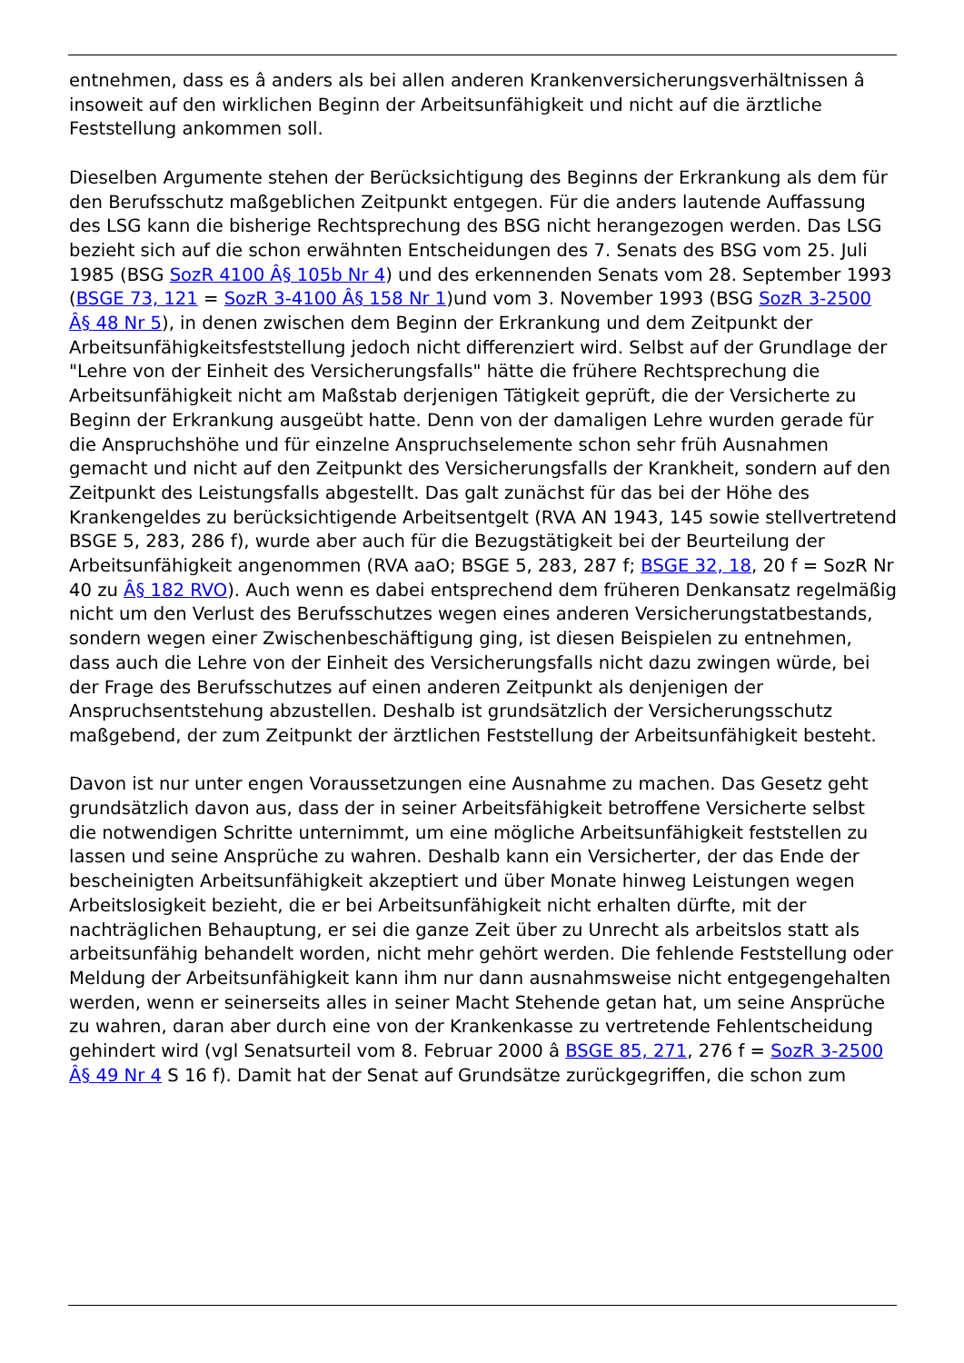entnehmen, dass es â anders als bei allen anderen Krankenversicherungsverhältnissen â insoweit auf den wirklichen Beginn der Arbeitsunfähigkeit und nicht auf die ärztliche Feststellung ankommen soll.
Dieselben Argumente stehen der Berücksichtigung des Beginns der Erkrankung als dem für den Berufsschutz maßgeblichen Zeitpunkt entgegen. Für die anders lautende Auffassung des LSG kann die bisherige Rechtsprechung des BSG nicht herangezogen werden. Das LSG bezieht sich auf die schon erwähnten Entscheidungen des 7. Senats des BSG vom 25. Juli 1985 (BSG SozR 4100 Â§ 105b Nr 4) und des erkennenden Senats vom 28. September 1993 (BSGE 73, 121 = SozR 3-4100 Â§ 158 Nr 1)und vom 3. November 1993 (BSG SozR 3-2500 Â§ 48 Nr 5), in denen zwischen dem Beginn der Erkrankung und dem Zeitpunkt der Arbeitsunfähigkeitsfeststellung jedoch nicht differenziert wird. Selbst auf der Grundlage der "Lehre von der Einheit des Versicherungsfalls" hätte die frühere Rechtsprechung die Arbeitsunfähigkeit nicht am Maßstab derjenigen Tätigkeit geprüft, die der Versicherte zu Beginn der Erkrankung ausgeübt hatte. Denn von der damaligen Lehre wurden gerade für die Anspruchshöhe und für einzelne Anspruchselemente schon sehr früh Ausnahmen gemacht und nicht auf den Zeitpunkt des Versicherungsfalls der Krankheit, sondern auf den Zeitpunkt des Leistungsfalls abgestellt. Das galt zunächst für das bei der Höhe des Krankengeldes zu berücksichtigende Arbeitsentgelt (RVA AN 1943, 145 sowie stellvertretend BSGE 5, 283, 286 f), wurde aber auch für die Bezugstätigkeit bei der Beurteilung der Arbeitsunfähigkeit angenommen (RVA aaO; BSGE 5, 283, 287 f; BSGE 32, 18, 20 f = SozR Nr 40 zu Â§ 182 RVO). Auch wenn es dabei entsprechend dem früheren Denkansatz regelmäßig nicht um den Verlust des Berufsschutzes wegen eines anderen Versicherungstatbestands, sondern wegen einer Zwischenbeschäftigung ging, ist diesen Beispielen zu entnehmen, dass auch die Lehre von der Einheit des Versicherungsfalls nicht dazu zwingen würde, bei der Frage des Berufsschutzes auf einen anderen Zeitpunkt als denjenigen der Anspruchsentstehung abzustellen. Deshalb ist grundsätzlich der Versicherungsschutz maßgebend, der zum Zeitpunkt der ärztlichen Feststellung der Arbeitsunfähigkeit besteht.
Davon ist nur unter engen Voraussetzungen eine Ausnahme zu machen. Das Gesetz geht grundsätzlich davon aus, dass der in seiner Arbeitsfähigkeit betroffene Versicherte selbst die notwendigen Schritte unternimmt, um eine mögliche Arbeitsunfähigkeit feststellen zu lassen und seine Ansprüche zu wahren. Deshalb kann ein Versicherter, der das Ende der bescheinigten Arbeitsunfähigkeit akzeptiert und über Monate hinweg Leistungen wegen Arbeitslosigkeit bezieht, die er bei Arbeitsunfähigkeit nicht erhalten dürfte, mit der nachträglichen Behauptung, er sei die ganze Zeit über zu Unrecht als arbeitslos statt als arbeitsunfähig behandelt worden, nicht mehr gehört werden. Die fehlende Feststellung oder Meldung der Arbeitsunfähigkeit kann ihm nur dann ausnahmsweise nicht entgegengehalten werden, wenn er seinerseits alles in seiner Macht Stehende getan hat, um seine Ansprüche zu wahren, daran aber durch eine von der Krankenkasse zu vertretende Fehlentscheidung gehindert wird (vgl Senatsurteil vom 8. Februar 2000 â BSGE 85, 271, 276 f = SozR 3-2500 Â§ 49 Nr 4 S 16 f). Damit hat der Senat auf Grundsätze zurückgegriffen, die schon zum